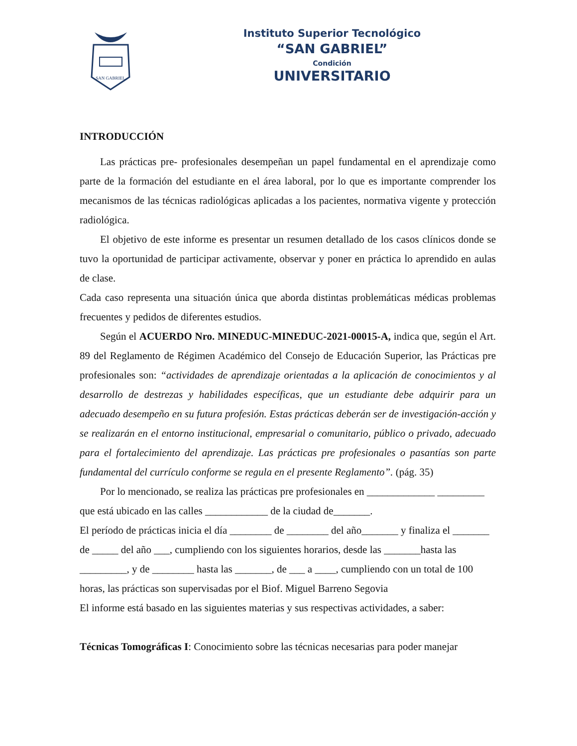SAN GABRIEL
Instituto Superior Tecnológico
“SAN GABRIEL”
Condición
UNIVERSITARIO
INTRODUCCIÓN
Las prácticas pre- profesionales desempeñan un papel fundamental en el aprendizaje como parte de la formación del estudiante en el área laboral, por lo que es importante comprender los mecanismos de las técnicas radiológicas aplicadas a los pacientes, normativa vigente y protección radiológica.
El objetivo de este informe es presentar un resumen detallado de los casos clínicos donde se tuvo la oportunidad de participar activamente, observar y poner en práctica lo aprendido en aulas de clase.
Cada caso representa una situación única que aborda distintas problemáticas médicas problemas frecuentes y pedidos de diferentes estudios.
Según el ACUERDO Nro. MINEDUC-MINEDUC-2021-00015-A, indica que, según el Art. 89 del Reglamento de Régimen Académico del Consejo de Educación Superior, las Prácticas pre profesionales son: “actividades de aprendizaje orientadas a la aplicación de conocimientos y al desarrollo de destrezas y habilidades específicas, que un estudiante debe adquirir para un adecuado desempeño en su futura profesión. Estas prácticas deberán ser de investigación-acción y se realizarán en el entorno institucional, empresarial o comunitario, público o privado, adecuado para el fortalecimiento del aprendizaje. Las prácticas pre profesionales o pasantías son parte fundamental del currículo conforme se regula en el presente Reglamento”. (pág. 35)
Por lo mencionado, se realiza las prácticas pre profesionales en _____________ _________ que está ubicado en las calles ____________ de la ciudad de_______.
El período de prácticas inicia el día ________ de ________ del año_______ y finaliza el _______ de _____ del año ___, cumpliendo con los siguientes horarios, desde las _______hasta las _________, y de ________ hasta las _______, de ___ a ____, cumpliendo con un total de 100 horas, las prácticas son supervisadas por el Biof. Miguel Barreno Segovia
El informe está basado en las siguientes materias y sus respectivas actividades, a saber:
Técnicas Tomográficas I: Conocimiento sobre las técnicas necesarias para poder manejar